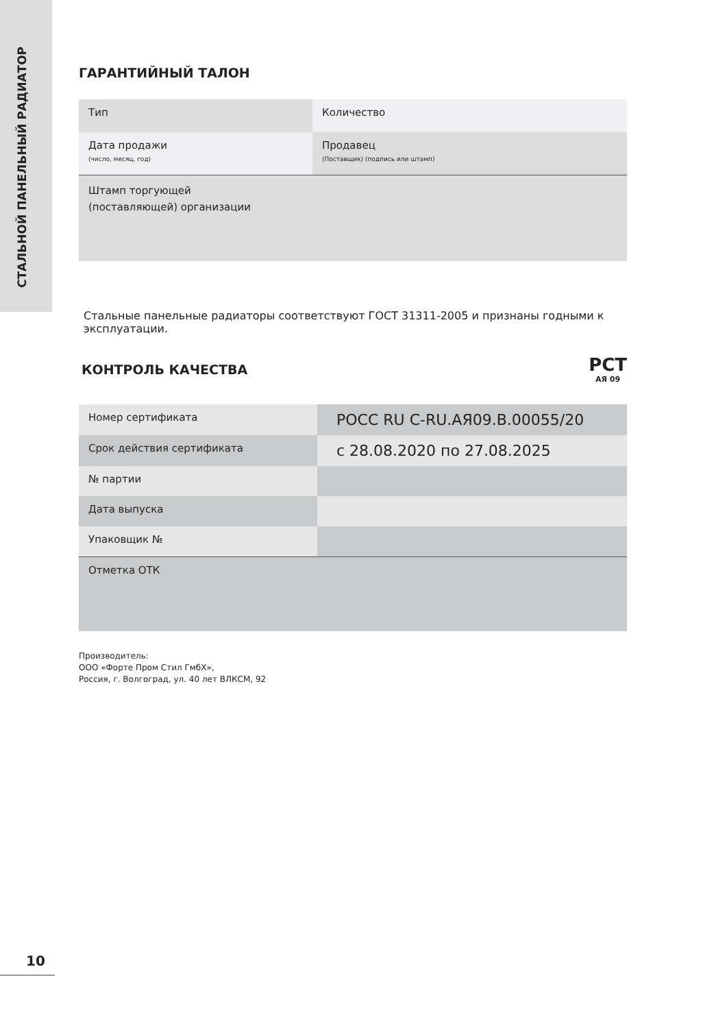СТАЛЬНОЙ ПАНЕЛЬНЫЙ РАДИАТОР
ГАРАНТИЙНЫЙ ТАЛОН
| Тип | Количество |
| Дата продажи (число, месяц, год) | Продавец (Поставщик) (подпись или штамп) |
| Штамп торгующей (поставляющей) организации | |
Стальные панельные радиаторы соответствуют ГОСТ 31311-2005 и признаны годными к эксплуатации.
КОНТРОЛЬ КАЧЕСТВА
РСТ
АЯ 09
| Номер сертификата | РОСС RU C-RU.АЯ09.В.00055/20 |
| Срок действия сертификата | с 28.08.2020 по 27.08.2025 |
| № партии | |
| Дата выпуска | |
| Упаковщик № | |
| Отметка ОТК | |
Производитель:
ООО «Форте Пром Стил ГмбХ»,
Россия, г. Волгоград, ул. 40 лет ВЛКСМ, 92
10